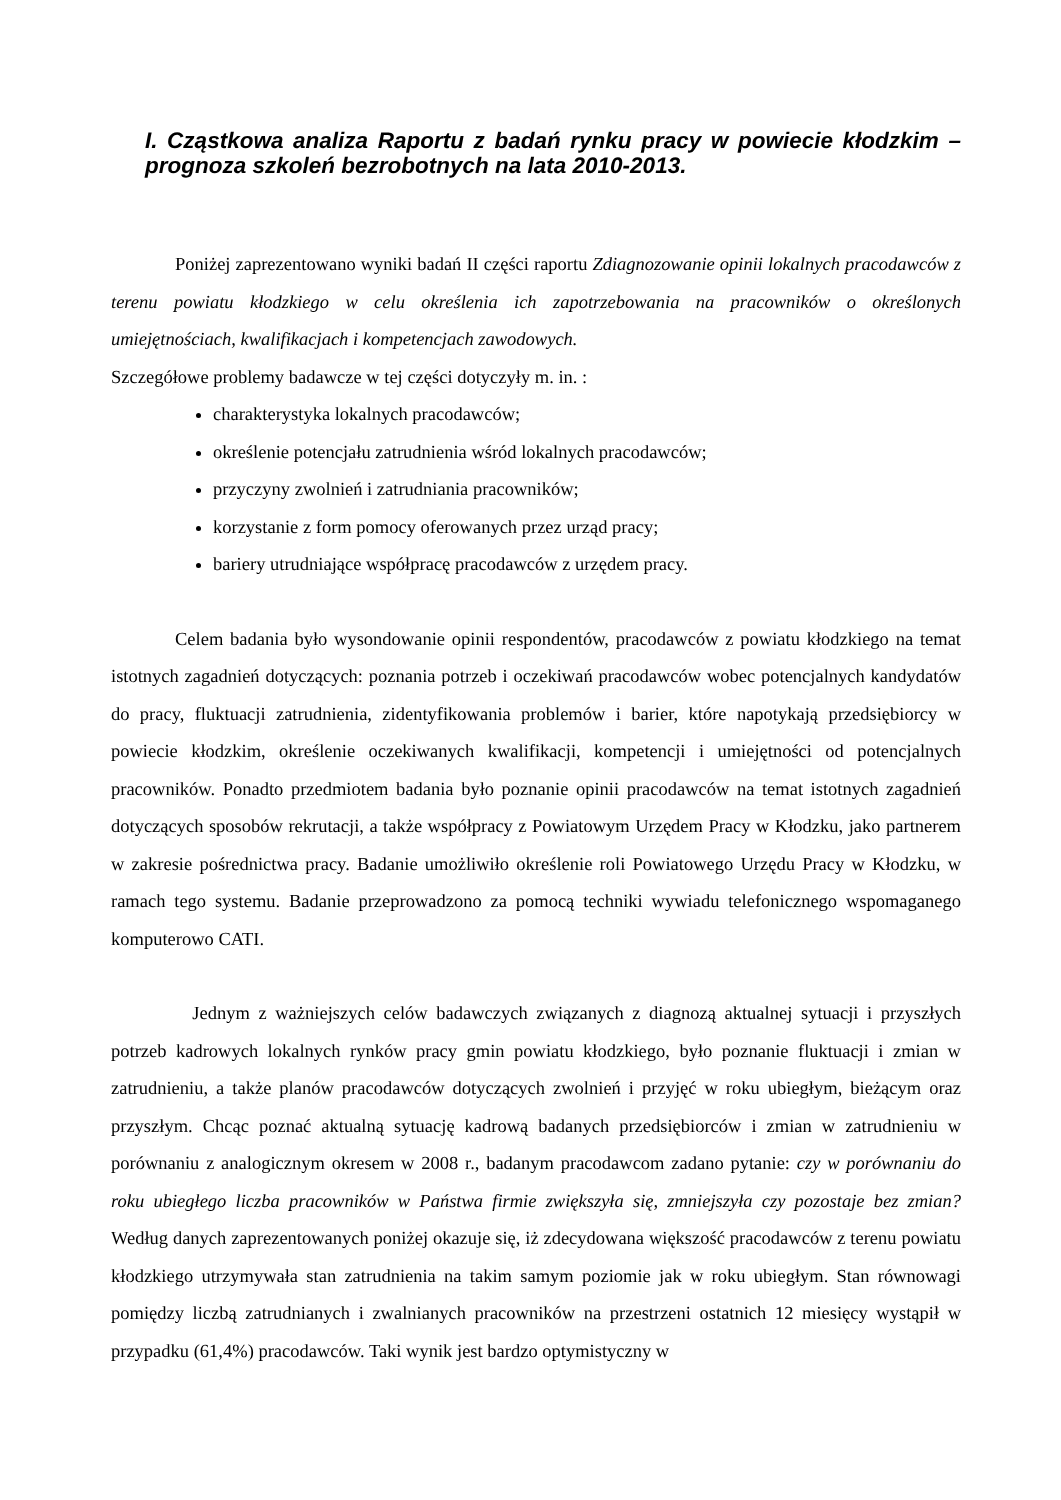I. Cząstkowa analiza Raportu z badań rynku pracy w powiecie kłodzkim – prognoza szkoleń bezrobotnych na lata 2010-2013.
Poniżej zaprezentowano wyniki badań II części raportu Zdiagnozowanie opinii lokalnych pracodawców z terenu powiatu kłodzkiego w celu określenia ich zapotrzebowania na pracowników o określonych umiejętnościach, kwalifikacjach i kompetencjach zawodowych.
Szczegółowe problemy badawcze w tej części dotyczyły m. in. :
charakterystyka lokalnych pracodawców;
określenie potencjału zatrudnienia wśród lokalnych pracodawców;
przyczyny zwolnień i zatrudniania pracowników;
korzystanie z form pomocy oferowanych przez urząd pracy;
bariery utrudniające współpracę pracodawców z urzędem pracy.
Celem badania było wysondowanie opinii respondentów, pracodawców z powiatu kłodzkiego na temat istotnych zagadnień dotyczących: poznania potrzeb i oczekiwań pracodawców wobec potencjalnych kandydatów do pracy, fluktuacji zatrudnienia, zidentyfikowania problemów i barier, które napotykają przedsiębiorcy w powiecie kłodzkim, określenie oczekiwanych kwalifikacji, kompetencji i umiejętności od potencjalnych pracowników. Ponadto przedmiotem badania było poznanie opinii pracodawców na temat istotnych zagadnień dotyczących sposobów rekrutacji, a także współpracy z Powiatowym Urzędem Pracy w Kłodzku, jako partnerem w zakresie pośrednictwa pracy. Badanie umożliwiło określenie roli Powiatowego Urzędu Pracy w Kłodzku, w ramach tego systemu. Badanie przeprowadzono za pomocą techniki wywiadu telefonicznego wspomaganego komputerowo CATI.
Jednym z ważniejszych celów badawczych związanych z diagnozą aktualnej sytuacji i przyszłych potrzeb kadrowych lokalnych rynków pracy gmin powiatu kłodzkiego, było poznanie fluktuacji i zmian w zatrudnieniu, a także planów pracodawców dotyczących zwolnień i przyjęć w roku ubiegłym, bieżącym oraz przyszłym. Chcąc poznać aktualną sytuację kadrową badanych przedsiębiorców i zmian w zatrudnieniu w porównaniu z analogicznym okresem w 2008 r., badanym pracodawcom zadano pytanie: czy w porównaniu do roku ubiegłego liczba pracowników w Państwa firmie zwiększyła się, zmniejszyła czy pozostaje bez zmian? Według danych zaprezentowanych poniżej okazuje się, iż zdecydowana większość pracodawców z terenu powiatu kłodzkiego utrzymywała stan zatrudnienia na takim samym poziomie jak w roku ubiegłym. Stan równowagi pomiędzy liczbą zatrudnianych i zwalnianych pracowników na przestrzeni ostatnich 12 miesięcy wystąpił w przypadku (61,4%) pracodawców. Taki wynik jest bardzo optymistyczny w